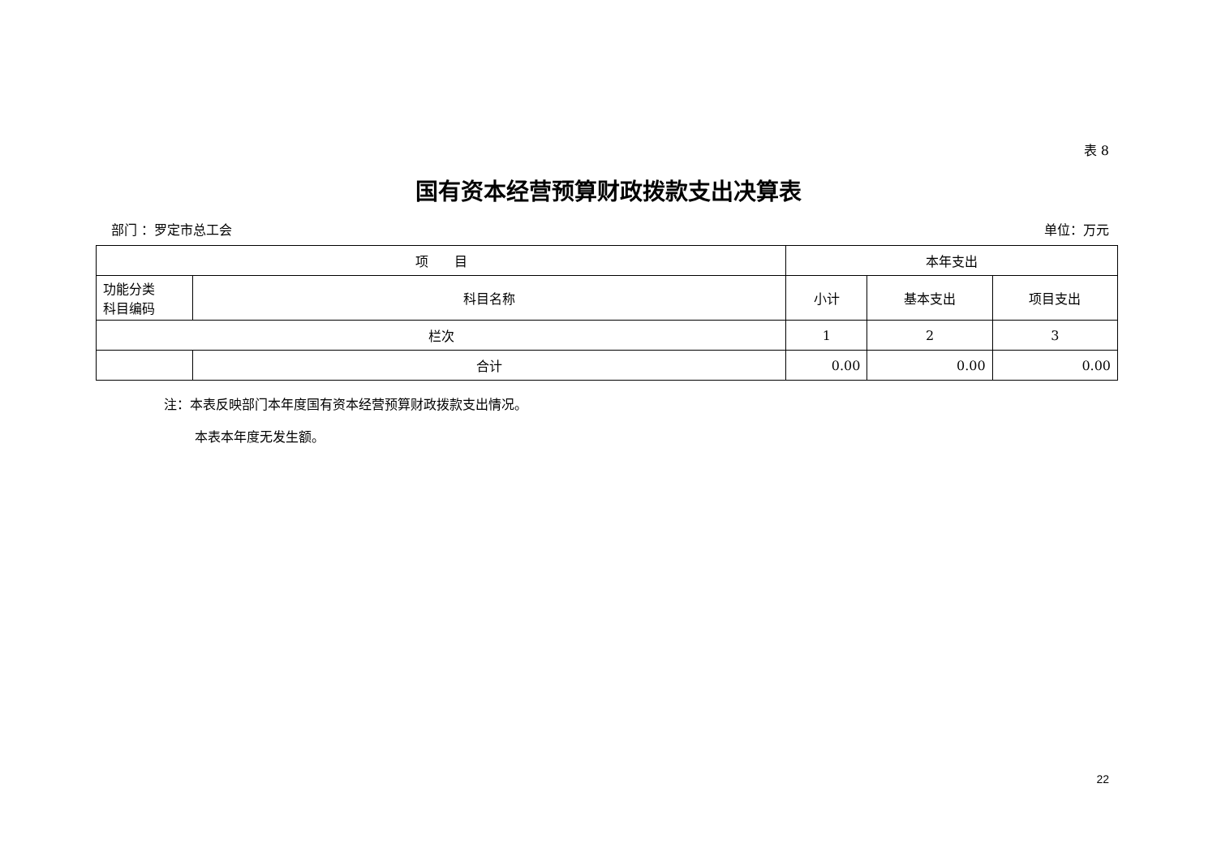表 8
国有资本经营预算财政拨款支出决算表
部门 ：罗定市总工会 单位：万元
| 项 目 | | 本年支出 | | |
| --- | --- | --- | --- | --- |
| 功能分类 科目编码 | 科目名称 | 小计 | 基本支出 | 项目支出 |
| 栏次 | | 1 | 2 | 3 |
| | 合计 | 0.00 | 0.00 | 0.00 |
注：本表反映部门本年度国有资本经营预算财政拨款支出情况。
本表本年度无发生额。
22